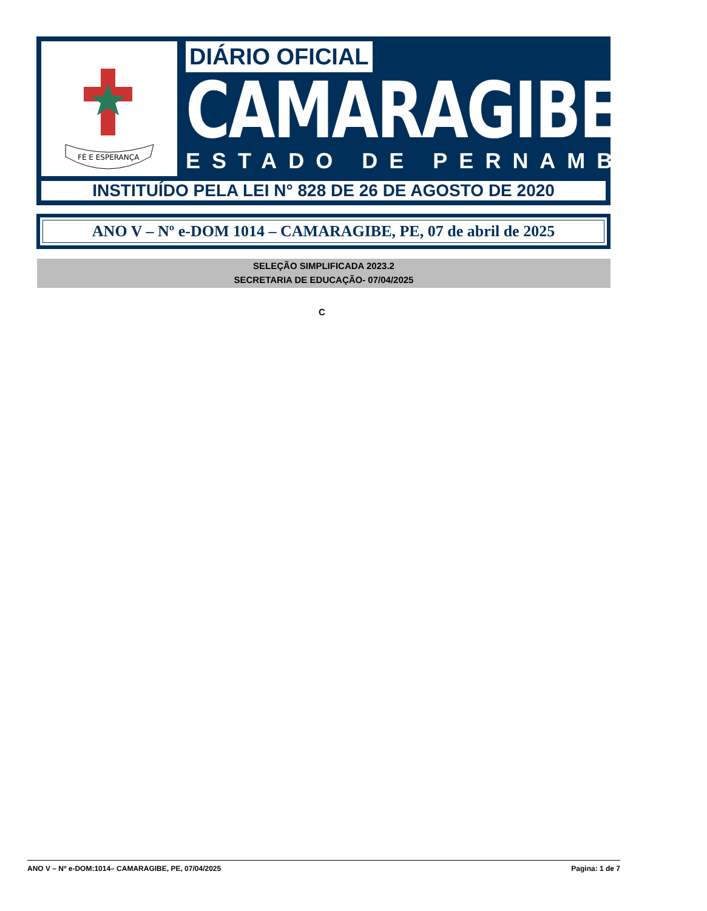FÉ E ESPERANÇA
DIÁRIO OFICIAL
CAMARAGIBE
ESTADO DE PERNAMBUCO
INSTITUÍDO PELA LEI N° 828 DE 26 DE AGOSTO DE 2020
ANO V – Nº e-DOM 1014 – CAMARAGIBE, PE, 07 de abril de 2025
SELEÇÃO SIMPLIFICADA 2023.2
SECRETARIA DE EDUCAÇÃO- 07/04/2025
C
ANO V – Nº e-DOM:1014– CAMARAGIBE, PE, 07/04/2025 Pagina: 1 de 7